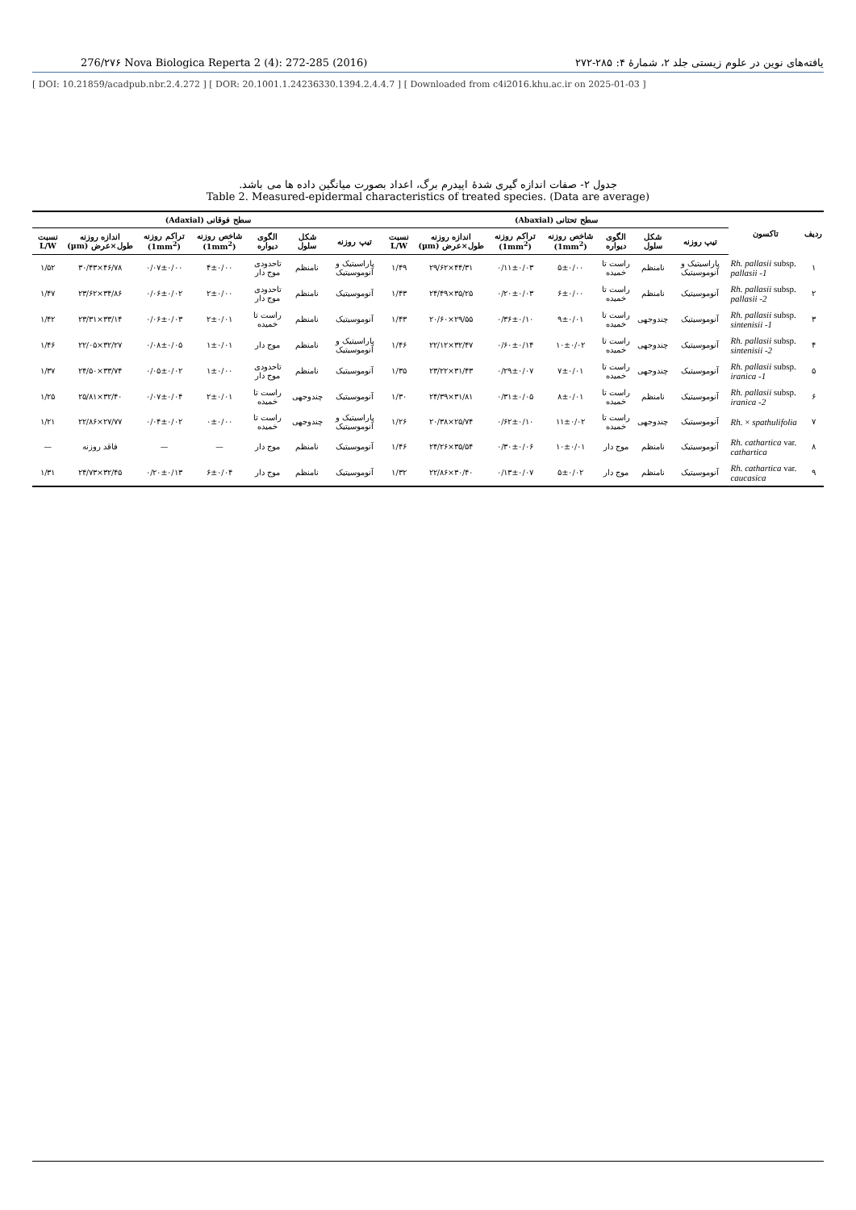276/۲۷۶ Nova Biologica Reperta 2 (4): 272-285 (2016) یافته‌های نوین در علوم زیستی جلد ۲، شمارهٔ ۴: ۲۸۵-۲۷۲
[ DOI: 10.21859/acadpub.nbr.2.4.272 ] [ DOR: 20.1001.1.24236330.1394.2.4.4.7 ] [ Downloaded from c4i2016.khu.ac.ir on 2025-01-03 ]
جدول ۲- صفات اندازه گیری شدهٔ اپیدرم برگ، اعداد بصورت میانگین داده ها می باشد.
Table 2. Measured-epidermal characteristics of treated species. (Data are average)
| ردیف | تاکسون | سطح تحتانی (Abaxial) | | | | | | | سطح فوقانی (Adaxial) | | | | | | |
| --- | --- | --- | --- | --- | --- | --- | --- | --- | --- | --- | --- | --- | --- | --- | --- |
| | | تیپ روزنه | شکل سلول | الگوی دیواره | شاخص روزنه (1mm<sup>2</sup>) | تراکم روزنه (1mm<sup>2</sup>) | اندازه روزنه طول×عرض (µm) | نسبت L/W | تیپ روزنه | شکل سلول | الگوی دیواره | شاخص روزنه (1mm<sup>2</sup>) | تراکم روزنه (1mm<sup>2</sup>) | اندازه روزنه طول×عرض (µm) | نسبت L/W |
| ۱ | Rh. pallasii subsp. pallasii -1 | پاراسیتیک و آنوموسیتیک | نامنظم | راست تا خمیده | ۵±۰/۰۰ | ۰/۱۱±۰/۰۳ | ۴۴/۳۱×۲۹/۶۲ | ۱/۴۹ | پاراسیتیک و آنوموسیتیک | نامنظم | تاحدودی موج دار | ۴±۰/۰۰ | ۰/۰۷±۰/۰۰ | ۴۶/۷۸×۳۰/۴۳ | ۱/۵۲ |
| ۲ | Rh. pallasii subsp. pallasii -2 | آنوموسیتیک | نامنظم | راست تا خمیده | ۶±۰/۰۰ | ۰/۲۰±۰/۰۳ | ۳۵/۲۵×۲۴/۴۹ | ۱/۴۳ | آنوموسیتیک | نامنظم | تاحدودی موج دار | ۲±۰/۰۰ | ۰/۰۶±۰/۰۲ | ۳۴/۸۶×۲۳/۶۲ | ۱/۴۷ |
| ۳ | Rh. pallasii subsp. sintenisii -1 | آنوموسیتیک | چندوجهی | راست تا خمیده | ۹±۰/۰۱ | ۰/۳۶±۰/۱۰ | ۲۹/۵۵×۲۰/۶۰ | ۱/۴۳ | آنوموسیتیک | نامنظم | راست تا خمیده | ۲±۰/۰۱ | ۰/۰۶±۰/۰۳ | ۳۳/۱۴×۲۳/۳۱ | ۱/۴۲ |
| ۴ | Rh. pallasii subsp. sintenisii -2 | آنوموسیتیک | چندوجهی | راست تا خمیده | ۱۰±۰/۰۲ | ۰/۶۰±۰/۱۴ | ۳۲/۴۷×۲۲/۱۲ | ۱/۴۶ | پاراسیتیک و آنوموسیتیک | نامنظم | موج دار | ۱±۰/۰۱ | ۰/۰۸±۰/۰۵ | ۳۲/۲۷×۲۲/۰۵ | ۱/۴۶ |
| ۵ | Rh. pallasii subsp. iranica -1 | آنوموسیتیک | چندوجهی | راست تا خمیده | ۷±۰/۰۱ | ۰/۲۹±۰/۰۷ | ۳۱/۴۳×۲۳/۲۲ | ۱/۳۵ | آنوموسیتیک | نامنظم | تاحدودی موج دار | ۱±۰/۰۰ | ۰/۰۵±۰/۰۲ | ۳۳/۷۴×۲۴/۵۰ | ۱/۳۷ |
| ۶ | Rh. pallasii subsp. iranica -2 | آنوموسیتیک | نامنظم | راست تا خمیده | ۸±۰/۰۱ | ۰/۳۱±۰/۰۵ | ۳۱/۸۱×۲۴/۳۹ | ۱/۳۰ | آنوموسیتیک | چندوجهی | راست تا خمیده | ۲±۰/۰۱ | ۰/۰۷±۰/۰۴ | ۳۲/۴۰×۲۵/۸۱ | ۱/۲۵ |
| ۷ | Rh. × spathulifolia | آنوموسیتیک | چندوجهی | راست تا خمیده | ۱۱±۰/۰۲ | ۰/۶۲±۰/۱۰ | ۲۵/۷۴×۲۰/۳۸ | ۱/۲۶ | پاراسیتیک و آنوموسیتیک | چندوجهی | راست تا خمیده | ۰±۰/۰۰ | ۰/۰۴±۰/۰۲ | ۲۷/۷۷×۲۲/۸۶ | ۱/۲۱ |
| ۸ | Rh. cathartica var. cathartica | آنوموسیتیک | نامنظم | موج دار | ۱۰±۰/۰۱ | ۰/۳۰±۰/۰۶ | ۳۵/۵۴×۲۴/۲۶ | ۱/۴۶ | آنوموسیتیک | نامنظم | موج دار | — | — | فاقد روزنه | — |
| ۹ | Rh. cathartica var. caucasica | آنوموسیتیک | نامنظم | موج دار | ۵±۰/۰۲ | ۰/۱۳±۰/۰۷ | ۳۰/۴۰×۲۲/۸۶ | ۱/۳۲ | آنوموسیتیک | نامنظم | موج دار | ۶±۰/۰۴ | ۰/۲۰±۰/۱۳ | ۳۲/۴۵×۲۴/۷۳ | ۱/۳۱ |